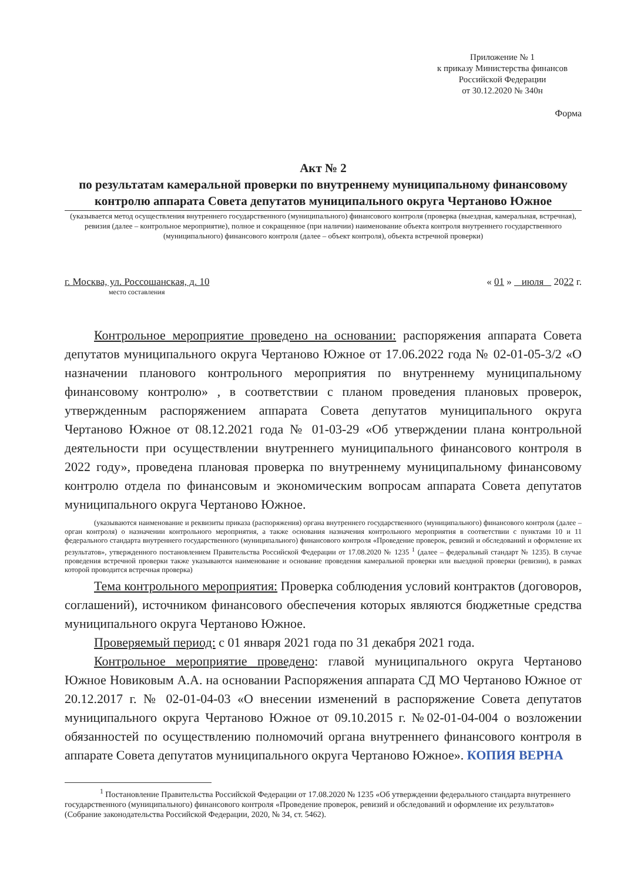Приложение № 1
к приказу Министерства финансов
Российской Федерации
от 30.12.2020 № 340н
Форма
Акт № 2
по результатам камеральной проверки по внутреннему муниципальному финансовому контролю аппарата Совета депутатов муниципального округа Чертаново Южное
(указывается метод осуществления внутреннего государственного (муниципального) финансового контроля (проверка (выездная, камеральная, встречная), ревизия (далее – контрольное мероприятие), полное и сокращенное (при наличии) наименование объекта контроля внутреннего государственного (муниципального) финансового контроля (далее – объект контроля), объекта встречной проверки)
г. Москва, ул. Россошанская, д. 10 « 01 » июля 2022 г.
место составления
Контрольное мероприятие проведено на основании: распоряжения аппарата Совета депутатов муниципального округа Чертаново Южное от 17.06.2022 года № 02-01-05-3/2 «О назначении планового контрольного мероприятия по внутреннему муниципальному финансовому контролю» , в соответствии с планом проведения плановых проверок, утвержденным распоряжением аппарата Совета депутатов муниципального округа Чертаново Южное от 08.12.2021 года № 01-03-29 «Об утверждении плана контрольной деятельности при осуществлении внутреннего муниципального финансового контроля в 2022 году», проведена плановая проверка по внутреннему муниципальному финансовому контролю отдела по финансовым и экономическим вопросам аппарата Совета депутатов муниципального округа Чертаново Южное.
(указываются наименование и реквизиты приказа (распоряжения) органа внутреннего государственного (муниципального) финансового контроля (далее – орган контроля) о назначении контрольного мероприятия, а также основания назначения контрольного мероприятия в соответствии с пунктами 10 и 11 федерального стандарта внутреннего государственного (муниципального) финансового контроля «Проведение проверок, ревизий и обследований и оформление их результатов», утвержденного постановлением Правительства Российской Федерации от 17.08.2020 № 1235 <sup>1</sup> (далее – федеральный стандарт № 1235). В случае проведения встречной проверки также указываются наименование и основание проведения камеральной проверки или выездной проверки (ревизии), в рамках которой проводится встречная проверка)
Тема контрольного мероприятия: Проверка соблюдения условий контрактов (договоров, соглашений), источником финансового обеспечения которых являются бюджетные средства муниципального округа Чертаново Южное.
Проверяемый период: с 01 января 2021 года по 31 декабря 2021 года.
Контрольное мероприятие проведено: главой муниципального округа Чертаново Южное Новиковым А.А. на основании Распоряжения аппарата СД МО Чертаново Южное от 20.12.2017 г. № 02-01-04-03 «О внесении изменений в распоряжение Совета депутатов муниципального округа Чертаново Южное от 09.10.2015 г. №02-01-04-004 о возложении обязанностей по осуществлению полномочий органа внутреннего финансового контроля в аппарате Совета депутатов муниципального округа Чертаново Южное». КОПИЯ ВЕРНА
<sup>1</sup> Постановление Правительства Российской Федерации от 17.08.2020 № 1235 «Об утверждении федерального стандарта внутреннего государственного (муниципального) финансового контроля «Проведение проверок, ревизий и обследований и оформление их результатов» (Собрание законодательства Российской Федерации, 2020, № 34, ст. 5462).